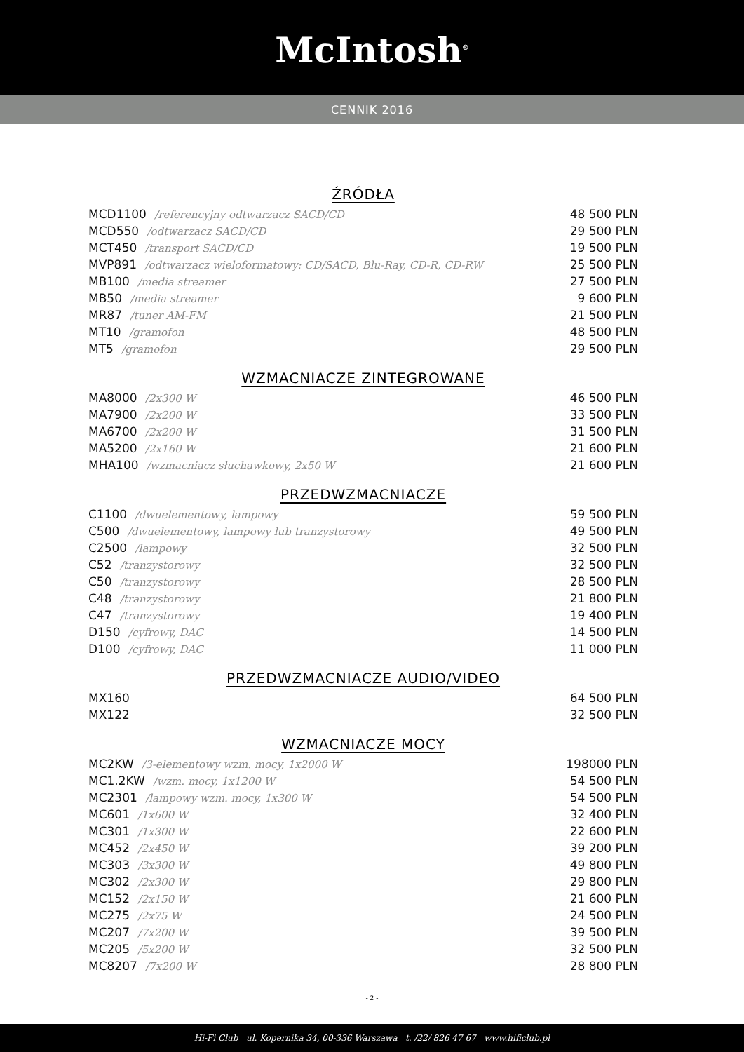McIntosh<sup>®</sup>
CENNIK 2016
ŹRÓDŁA
| MCD1100 /referencyjny odtwarzacz SACD/CD | 48 500 PLN |
| MCD550 /odtwarzacz SACD/CD | 29 500 PLN |
| MCT450 /transport SACD/CD | 19 500 PLN |
| MVP891 /odtwarzacz wieloformatowy: CD/SACD, Blu-Ray, CD-R, CD-RW | 25 500 PLN |
| MB100 /media streamer | 27 500 PLN |
| MB50 /media streamer | 9 600 PLN |
| MR87 /tuner AM-FM | 21 500 PLN |
| MT10 /gramofon | 48 500 PLN |
| MT5 /gramofon | 29 500 PLN |
WZMACNIACZE ZINTEGROWANE
| MA8000 /2x300 W | 46 500 PLN |
| MA7900 /2x200 W | 33 500 PLN |
| MA6700 /2x200 W | 31 500 PLN |
| MA5200 /2x160 W | 21 600 PLN |
| MHA100 /wzmacniacz słuchawkowy, 2x50 W | 21 600 PLN |
PRZEDWZMACNIACZE
| C1100 /dwuelementowy, lampowy | 59 500 PLN |
| C500 /dwuelementowy, lampowy lub tranzystorowy | 49 500 PLN |
| C2500 /lampowy | 32 500 PLN |
| C52 /tranzystorowy | 32 500 PLN |
| C50 /tranzystorowy | 28 500 PLN |
| C48 /tranzystorowy | 21 800 PLN |
| C47 /tranzystorowy | 19 400 PLN |
| D150 /cyfrowy, DAC | 14 500 PLN |
| D100 /cyfrowy, DAC | 11 000 PLN |
PRZEDWZMACNIACZE AUDIO/VIDEO
| MX160 | 64 500 PLN |
| MX122 | 32 500 PLN |
WZMACNIACZE MOCY
| MC2KW /3-elementowy wzm. mocy, 1x2000 W | 198000 PLN |
| MC1.2KW /wzm. mocy, 1x1200 W | 54 500 PLN |
| MC2301 /lampowy wzm. mocy, 1x300 W | 54 500 PLN |
| MC601 /1x600 W | 32 400 PLN |
| MC301 /1x300 W | 22 600 PLN |
| MC452 /2x450 W | 39 200 PLN |
| MC303 /3x300 W | 49 800 PLN |
| MC302 /2x300 W | 29 800 PLN |
| MC152 /2x150 W | 21 600 PLN |
| MC275 /2x75 W | 24 500 PLN |
| MC207 /7x200 W | 39 500 PLN |
| MC205 /5x200 W | 32 500 PLN |
| MC8207 /7x200 W | 28 800 PLN |
- 2 -
Hi-Fi Club ul. Kopernika 34, 00-336 Warszawa t. /22/ 826 47 67 www.hificlub.pl